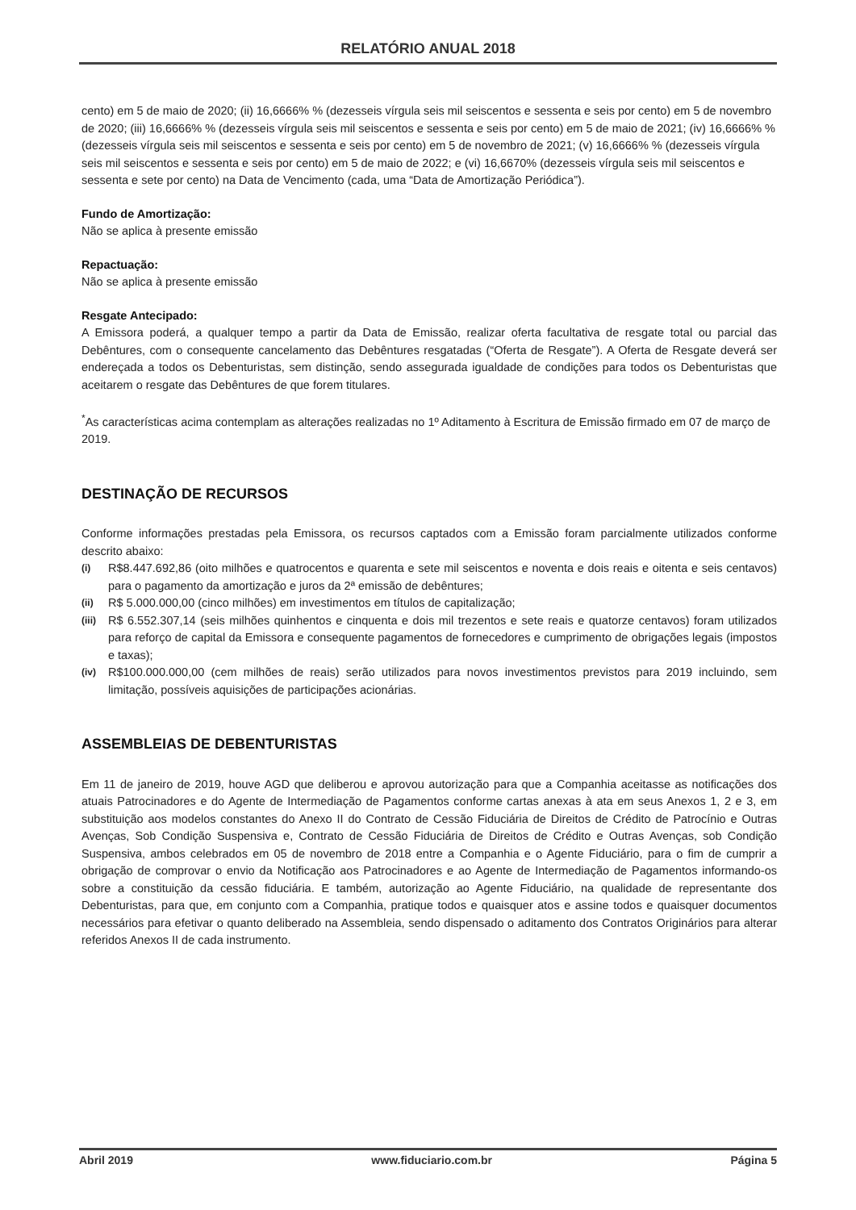RELATÓRIO ANUAL 2018
cento) em 5 de maio de 2020; (ii) 16,6666% % (dezesseis vírgula seis mil seiscentos e sessenta e seis por cento) em 5 de novembro de 2020; (iii) 16,6666% % (dezesseis vírgula seis mil seiscentos e sessenta e seis por cento) em 5 de maio de 2021; (iv) 16,6666% % (dezesseis vírgula seis mil seiscentos e sessenta e seis por cento) em 5 de novembro de 2021; (v) 16,6666% % (dezesseis vírgula seis mil seiscentos e sessenta e seis por cento) em 5 de maio de 2022; e (vi) 16,6670% (dezesseis vírgula seis mil seiscentos e sessenta e sete por cento) na Data de Vencimento (cada, uma “Data de Amortização Periódica”).
Fundo de Amortização:
Não se aplica à presente emissão
Repactuação:
Não se aplica à presente emissão
Resgate Antecipado:
A Emissora poderá, a qualquer tempo a partir da Data de Emissão, realizar oferta facultativa de resgate total ou parcial das Debêntures, com o consequente cancelamento das Debêntures resgatadas (“Oferta de Resgate”). A Oferta de Resgate deverá ser endereçada a todos os Debenturistas, sem distinção, sendo assegurada igualdade de condições para todos os Debenturistas que aceitarem o resgate das Debêntures de que forem titulares.
<sup>*</sup> As características acima contemplam as alterações realizadas no 1º Aditamento à Escritura de Emissão firmado em 07 de março de 2019.
DESTINAÇÃO DE RECURSOS
Conforme informações prestadas pela Emissora, os recursos captados com a Emissão foram parcialmente utilizados conforme descrito abaixo:
(i) R$8.447.692,86 (oito milhões e quatrocentos e quarenta e sete mil seiscentos e noventa e dois reais e oitenta e seis centavos) para o pagamento da amortização e juros da 2ª emissão de debêntures;
(ii) R$ 5.000.000,00 (cinco milhões) em investimentos em títulos de capitalização;
(iii) R$ 6.552.307,14 (seis milhões quinhentos e cinquenta e dois mil trezentos e sete reais e quatorze centavos) foram utilizados para reforço de capital da Emissora e consequente pagamentos de fornecedores e cumprimento de obrigações legais (impostos e taxas);
(iv) R$100.000.000,00 (cem milhões de reais) serão utilizados para novos investimentos previstos para 2019 incluindo, sem limitação, possíveis aquisições de participações acionárias.
ASSEMBLEIAS DE DEBENTURISTAS
Em 11 de janeiro de 2019, houve AGD que deliberou e aprovou autorização para que a Companhia aceitasse as notificações dos atuais Patrocinadores e do Agente de Intermediação de Pagamentos conforme cartas anexas à ata em seus Anexos 1, 2 e 3, em substituição aos modelos constantes do Anexo II do Contrato de Cessão Fiduciária de Direitos de Crédito de Patrocínio e Outras Avenças, Sob Condição Suspensiva e, Contrato de Cessão Fiduciária de Direitos de Crédito e Outras Avenças, sob Condição Suspensiva, ambos celebrados em 05 de novembro de 2018 entre a Companhia e o Agente Fiduciário, para o fim de cumprir a obrigação de comprovar o envio da Notificação aos Patrocinadores e ao Agente de Intermediação de Pagamentos informando-os sobre a constituição da cessão fiduciária. E também, autorização ao Agente Fiduciário, na qualidade de representante dos Debenturistas, para que, em conjunto com a Companhia, pratique todos e quaisquer atos e assine todos e quaisquer documentos necessários para efetivar o quanto deliberado na Assembleia, sendo dispensado o aditamento dos Contratos Originários para alterar referidos Anexos II de cada instrumento.
Abril 2019 www.fiduciario.com.br Página 5